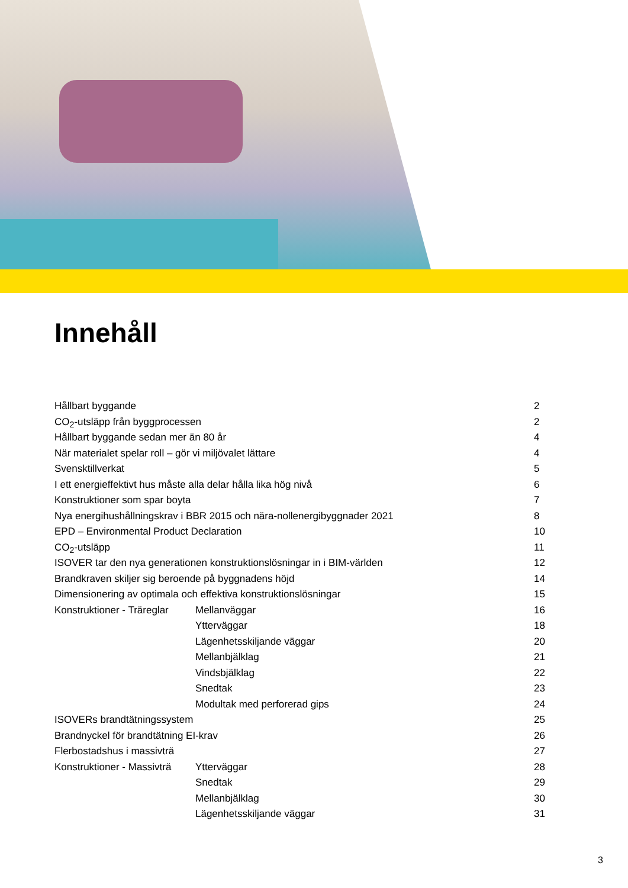Innehåll
| Hållbart byggande | | 2 |
| CO<sub>2</sub>-utsläpp från byggprocessen | | 2 |
| Hållbart byggande sedan mer än 80 år | | 4 |
| När materialet spelar roll – gör vi miljövalet lättare | | 4 |
| Svensktillverkat | | 5 |
| I ett energieffektivt hus måste alla delar hålla lika hög nivå | | 6 |
| Konstruktioner som spar boyta | | 7 |
| Nya energihushållningskrav i BBR 2015 och nära-nollenergibyggnader 2021 | | 8 |
| EPD – Environmental Product Declaration | | 10 |
| CO<sub>2</sub>-utsläpp | | 11 |
| ISOVER tar den nya generationen konstruktionslösningar in i BIM-världen | | 12 |
| Brandkraven skiljer sig beroende på byggnadens höjd | | 14 |
| Dimensionering av optimala och effektiva konstruktionslösningar | | 15 |
| Konstruktioner - Träreglar | Mellanväggar | 16 |
| | Ytterväggar | 18 |
| | Lägenhetsskiljande väggar | 20 |
| | Mellanbjälklag | 21 |
| | Vindsbjälklag | 22 |
| | Snedtak | 23 |
| | Modultak med perforerad gips | 24 |
| ISOVERs brandtätningssystem | | 25 |
| Brandnyckel för brandtätning EI-krav | | 26 |
| Flerbostadshus i massivträ | | 27 |
| Konstruktioner - Massivträ | Ytterväggar | 28 |
| | Snedtak | 29 |
| | Mellanbjälklag | 30 |
| | Lägenhetsskiljande väggar | 31 |
3